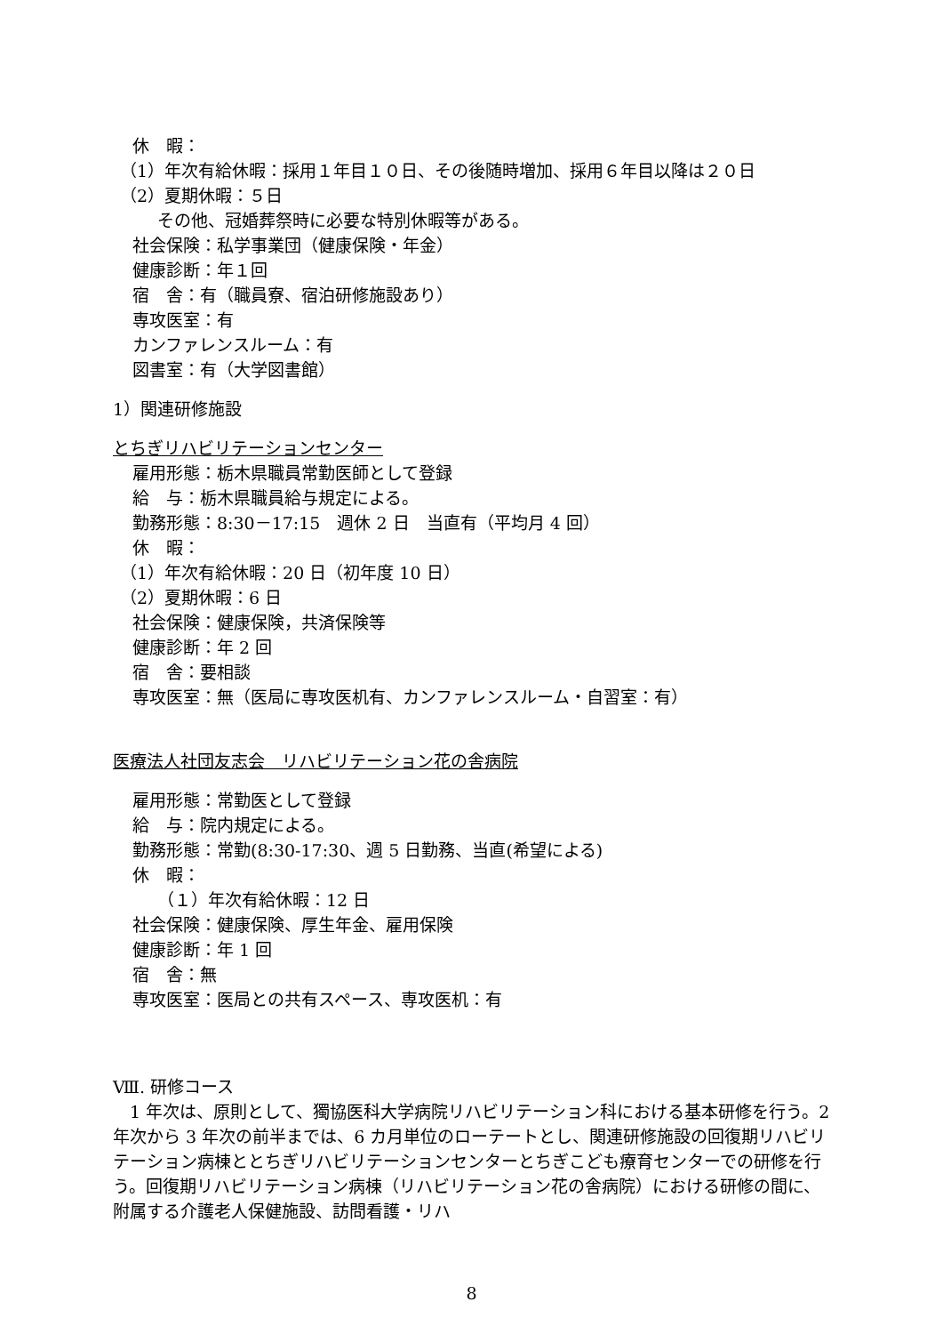休　暇：
（1）年次有給休暇：採用１年目１０日、その後随時増加、採用６年目以降は２０日
（2）夏期休暇：５日
その他、冠婚葬祭時に必要な特別休暇等がある。
社会保険：私学事業団（健康保険・年金）
健康診断：年１回
宿　舎：有（職員寮、宿泊研修施設あり）
専攻医室：有
カンファレンスルーム：有
図書室：有（大学図書館）
1）関連研修施設
とちぎリハビリテーションセンター
雇用形態：栃木県職員常勤医師として登録
給　与：栃木県職員給与規定による。
勤務形態：8:30－17:15　週休 2 日　当直有（平均月 4 回）
休　暇：
（1）年次有給休暇：20 日（初年度 10 日）
（2）夏期休暇：6 日
社会保険：健康保険，共済保険等
健康診断：年 2 回
宿　舎：要相談
専攻医室：無（医局に専攻医机有、カンファレンスルーム・自習室：有）
医療法人社団友志会　リハビリテーション花の舎病院
雇用形態：常勤医として登録
給　与：院内規定による。
勤務形態：常勤(8:30-17:30、週 5 日勤務、当直(希望による)
休　暇：
（１）年次有給休暇：12 日
社会保険：健康保険、厚生年金、雇用保険
健康診断：年 1 回
宿　舎：無
専攻医室：医局との共有スペース、専攻医机：有
Ⅷ. 研修コース
　1 年次は、原則として、獨協医科大学病院リハビリテーション科における基本研修を行う。2 年次から 3 年次の前半までは、6 カ月単位のローテートとし、関連研修施設の回復期リハビリテーション病棟ととちぎリハビリテーションセンターとちぎこども療育センターでの研修を行う。回復期リハビリテーション病棟（リハビリテーション花の舎病院）における研修の間に、附属する介護老人保健施設、訪問看護・リハ
8